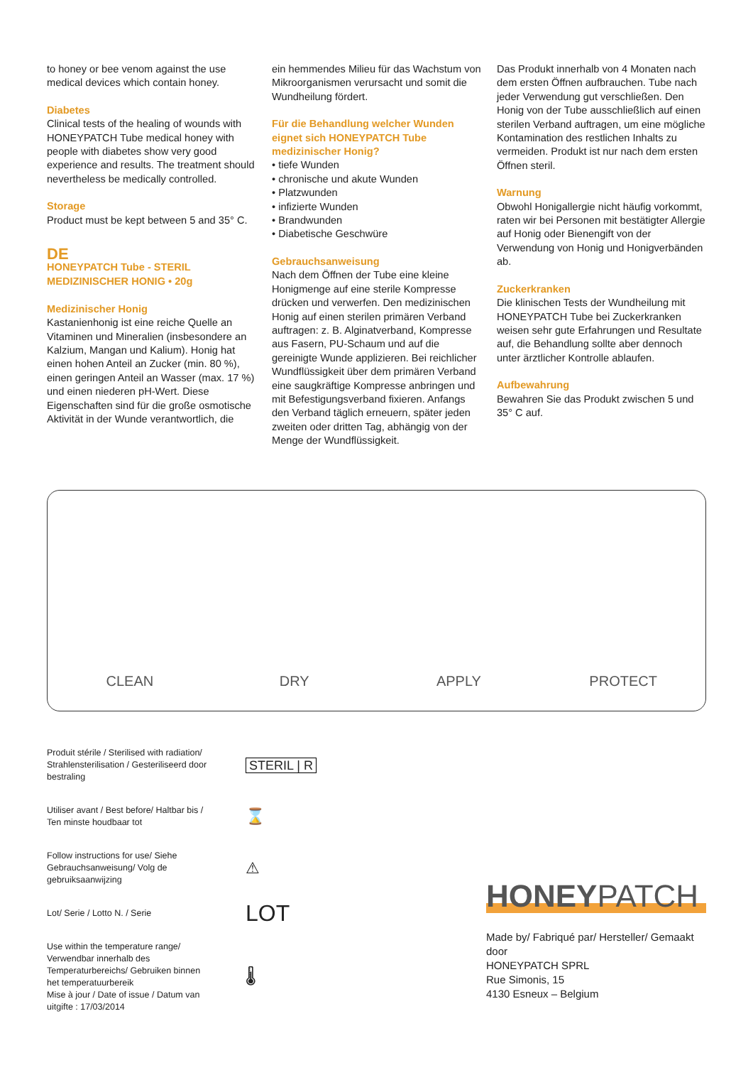to honey or bee venom against the use medical devices which contain honey.
Diabetes
Clinical tests of the healing of wounds with HONEYPATCH Tube medical honey with people with diabetes show very good experience and results. The treatment should nevertheless be medically controlled.
Storage
Product must be kept between 5 and 35° C.
DE
HONEYPATCH Tube - STERIL MEDIZINISCHER HONIG • 20g
Medizinischer Honig
Kastanienhonig ist eine reiche Quelle an Vitaminen und Mineralien (insbesondere an Kalzium, Mangan und Kalium). Honig hat einen hohen Anteil an Zucker (min. 80 %), einen geringen Anteil an Wasser (max. 17 %) und einen niederen pH-Wert. Diese Eigenschaften sind für die große osmotische Aktivität in der Wunde verantwortlich, die
ein hemmendes Milieu für das Wachstum von Mikroorganismen verursacht und somit die Wundheilung fördert.
Für die Behandlung welcher Wunden eignet sich HONEYPATCH Tube medizinischer Honig?
• tiefe Wunden
• chronische und akute Wunden
• Platzwunden
• infizierte Wunden
• Brandwunden
• Diabetische Geschwüre
Gebrauchsanweisung
Nach dem Öffnen der Tube eine kleine Honigmenge auf eine sterile Kompresse drücken und verwerfen. Den medizinischen Honig auf einen sterilen primären Verband auftragen: z. B. Alginatverband, Kompresse aus Fasern, PU-Schaum und auf die gereinigte Wunde applizieren. Bei reichlicher Wundflüssigkeit über dem primären Verband eine saugkräftige Kompresse anbringen und mit Befestigungsverband fixieren. Anfangs den Verband täglich erneuern, später jeden zweiten oder dritten Tag, abhängig von der Menge der Wundflüssigkeit.
Das Produkt innerhalb von 4 Monaten nach dem ersten Öffnen aufbrauchen. Tube nach jeder Verwendung gut verschließen. Den Honig von der Tube ausschließlich auf einen sterilen Verband auftragen, um eine mögliche Kontamination des restlichen Inhalts zu vermeiden. Produkt ist nur nach dem ersten Öffnen steril.
Warnung
Obwohl Honigallergie nicht häufig vorkommt, raten wir bei Personen mit bestätigter Allergie auf Honig oder Bienengift von der Verwendung von Honig und Honigverbänden ab.
Zuckerkranken
Die klinischen Tests der Wundheilung mit HONEYPATCH Tube bei Zuckerkranken weisen sehr gute Erfahrungen und Resultate auf, die Behandlung sollte aber dennoch unter ärztlicher Kontrolle ablaufen.
Aufbewahrung
Bewahren Sie das Produkt zwischen 5 und 35° C auf.
CLEAN
DRY
APPLY
PROTECT
Produit stérile / Sterilised with radiation/ Strahlensterilisation / Gesteriliseerd door bestraling
STERIL | R
Utiliser avant / Best before/ Haltbar bis / Ten minste houdbaar tot
⌛
Follow instructions for use/ Siehe Gebrauchsanweisung/ Volg de gebruiksaanwijzing
⚠
Lot/ Serie / Lotto N. / Serie
LOT
Use within the temperature range/ Verwendbar innerhalb des Temperaturbereichs/ Gebruiken binnen het temperatuurbereik
Mise à jour / Date of issue / Datum van uitgifte : 17/03/2014
🌡
HONEYPATCH
Made by/ Fabriqué par/ Hersteller/ Gemaakt door
HONEYPATCH SPRL
Rue Simonis, 15
4130 Esneux – Belgium